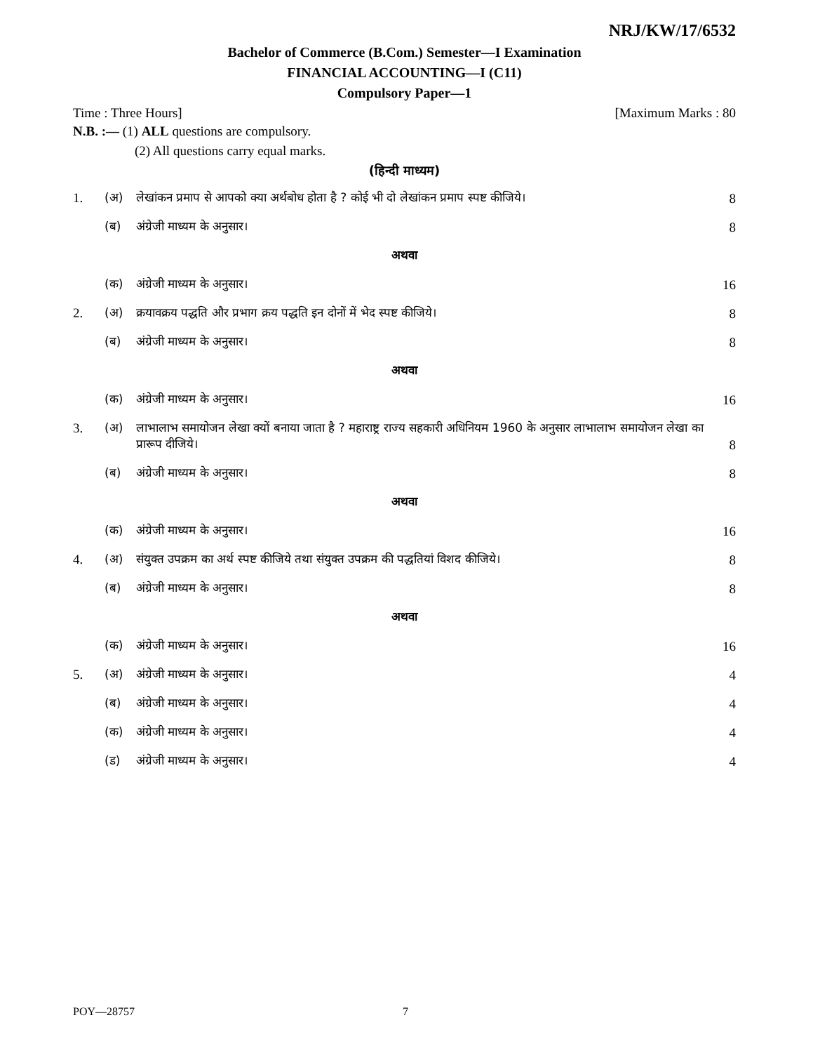NRJ/KW/17/6532
Bachelor of Commerce (B.Com.) Semester—I Examination
FINANCIAL ACCOUNTING—I (C11)
Compulsory Paper—1
Time : Three Hours] [Maximum Marks : 80
N.B. :— (1) ALL questions are compulsory.
(2) All questions carry equal marks.
(हिन्दी माध्यम)
| 1. | (अ) | लेखांकन प्रमाप से आपको क्या अर्थबोध होता है ? कोई भी दो लेखांकन प्रमाप स्पष्ट कीजिये। | 8 |
| | (ब) | अंग्रेजी माध्यम के अनुसार। | 8 |
| अथवा | | | |
| | (क) | अंग्रेजी माध्यम के अनुसार। | 16 |
| 2. | (अ) | क्रयावक्रय पद्धति और प्रभाग क्रय पद्धति इन दोनों में भेद स्पष्ट कीजिये। | 8 |
| | (ब) | अंग्रेजी माध्यम के अनुसार। | 8 |
| अथवा | | | |
| | (क) | अंग्रेजी माध्यम के अनुसार। | 16 |
| 3. | (अ) | लाभालाभ समायोजन लेखा क्यों बनाया जाता है ? महाराष्ट्र राज्य सहकारी अधिनियम 1960 के अनुसार लाभालाभ समायोजन लेखा का प्रारूप दीजिये। | 8 |
| | (ब) | अंग्रेजी माध्यम के अनुसार। | 8 |
| अथवा | | | |
| | (क) | अंग्रेजी माध्यम के अनुसार। | 16 |
| 4. | (अ) | संयुक्त उपक्रम का अर्थ स्पष्ट कीजिये तथा संयुक्त उपक्रम की पद्धतियां विशद कीजिये। | 8 |
| | (ब) | अंग्रेजी माध्यम के अनुसार। | 8 |
| अथवा | | | |
| | (क) | अंग्रेजी माध्यम के अनुसार। | 16 |
| 5. | (अ) | अंग्रेजी माध्यम के अनुसार। | 4 |
| | (ब) | अंग्रेजी माध्यम के अनुसार। | 4 |
| | (क) | अंग्रेजी माध्यम के अनुसार। | 4 |
| | (ड) | अंग्रेजी माध्यम के अनुसार। | 4 |
POY—28757 7